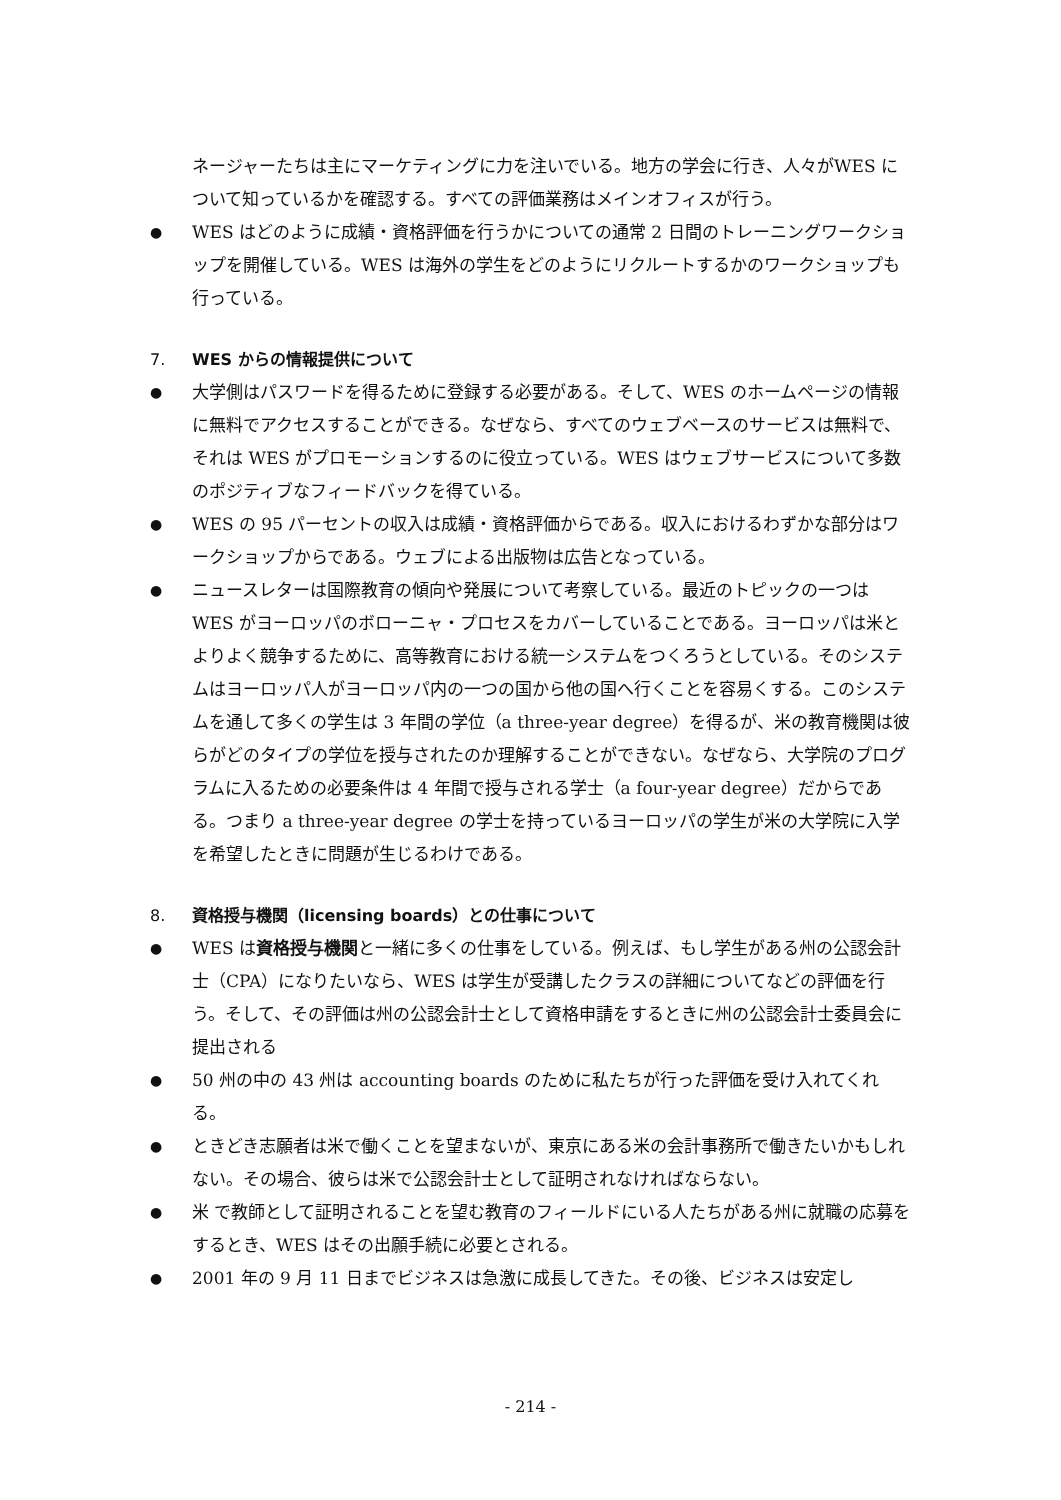ネージャーたちは主にマーケティングに力を注いでいる。地方の学会に行き、人々がWES について知っているかを確認する。すべての評価業務はメインオフィスが行う。
●
WES はどのように成績・資格評価を行うかについての通常 2 日間のトレーニングワークショップを開催している。WES は海外の学生をどのようにリクルートするかのワークショップも行っている。
7. WES からの情報提供について
●
大学側はパスワードを得るために登録する必要がある。そして、WES のホームページの情報に無料でアクセスすることができる。なぜなら、すべてのウェブベースのサービスは無料で、それは WES がプロモーションするのに役立っている。WES はウェブサービスについて多数のポジティブなフィードバックを得ている。
●
WES の 95 パーセントの収入は成績・資格評価からである。収入におけるわずかな部分はワークショップからである。ウェブによる出版物は広告となっている。
●
ニュースレターは国際教育の傾向や発展について考察している。最近のトピックの一つは WES がヨーロッパのボローニャ・プロセスをカバーしていることである。ヨーロッパは米とよりよく競争するために、高等教育における統一システムをつくろうとしている。そのシステムはヨーロッパ人がヨーロッパ内の一つの国から他の国へ行くことを容易くする。このシステムを通して多くの学生は 3 年間の学位（a three-year degree）を得るが、米の教育機関は彼らがどのタイプの学位を授与されたのか理解することができない。なぜなら、大学院のプログラムに入るための必要条件は 4 年間で授与される学士（a four-year degree）だからである。つまり a three-year degree の学士を持っているヨーロッパの学生が米の大学院に入学を希望したときに問題が生じるわけである。
8. 資格授与機関（licensing boards）との仕事について
●
WES は資格授与機関と一緒に多くの仕事をしている。例えば、もし学生がある州の公認会計士（CPA）になりたいなら、WES は学生が受講したクラスの詳細についてなどの評価を行う。そして、その評価は州の公認会計士として資格申請をするときに州の公認会計士委員会に提出される
●
50 州の中の 43 州は accounting boards のために私たちが行った評価を受け入れてくれる。
●
ときどき志願者は米で働くことを望まないが、東京にある米の会計事務所で働きたいかもしれない。その場合、彼らは米で公認会計士として証明されなければならない。
●
米 で教師として証明されることを望む教育のフィールドにいる人たちがある州に就職の応募をするとき、WES はその出願手続に必要とされる。
●
2001 年の 9 月 11 日までビジネスは急激に成長してきた。その後、ビジネスは安定し
- 214 -